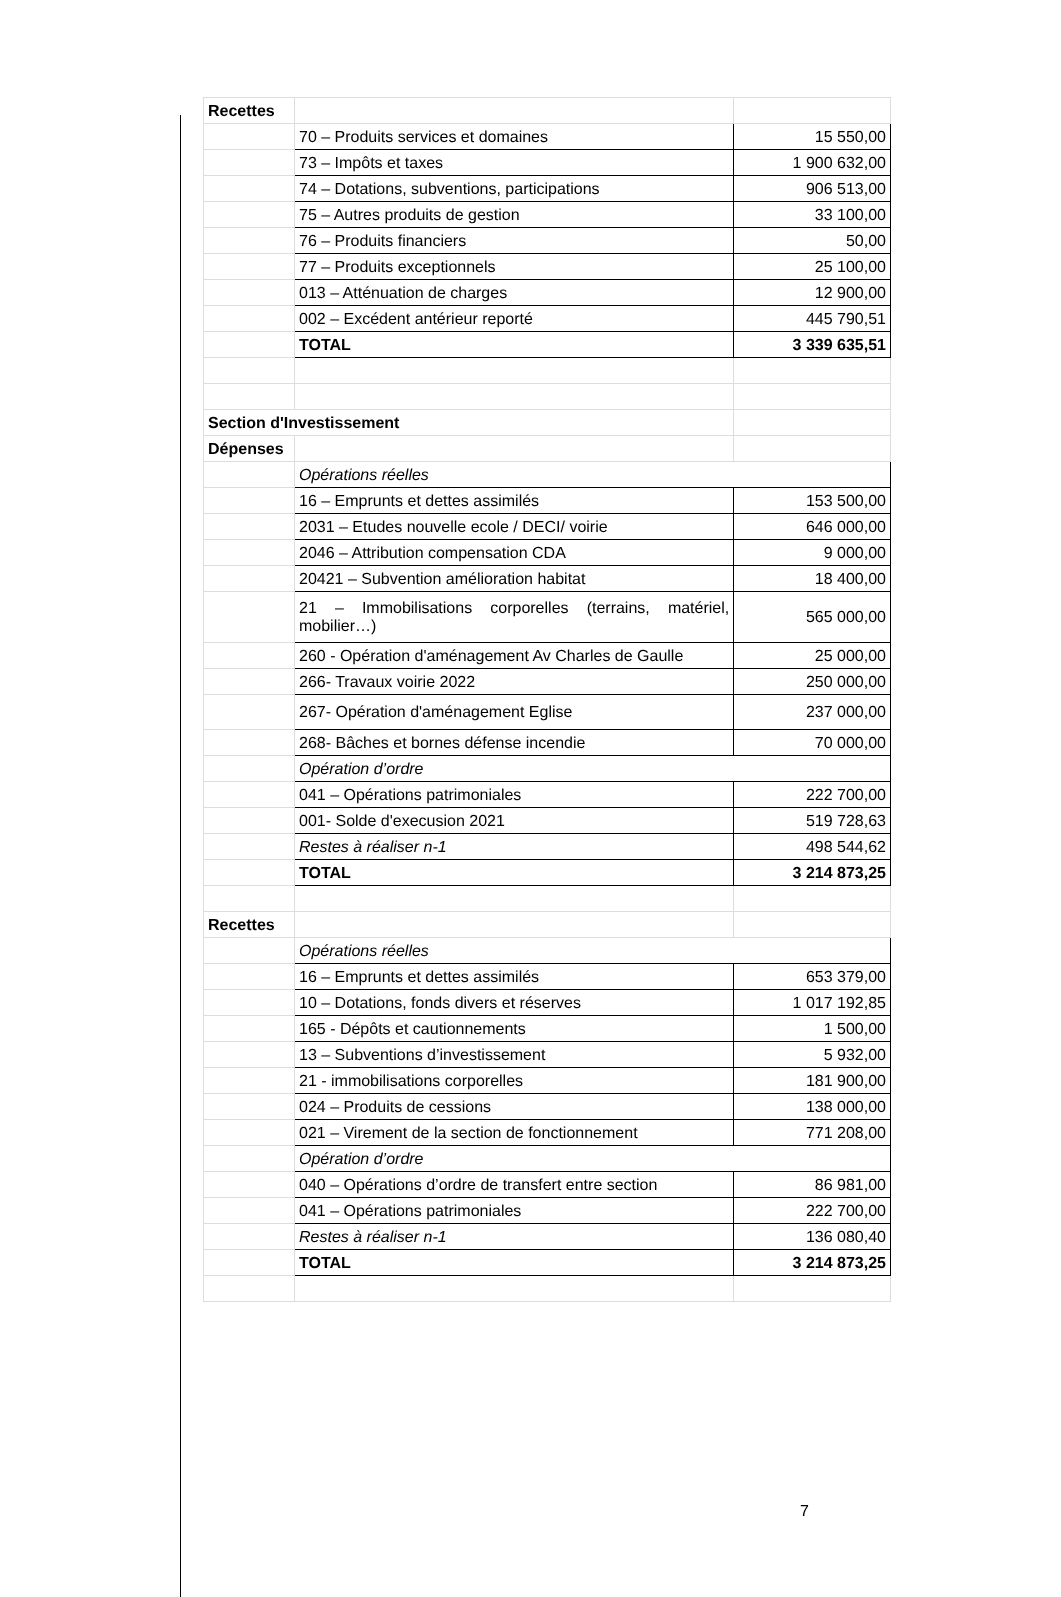| Recettes | | |
| | 70 – Produits services et domaines | 15 550,00 |
| | 73 – Impôts et taxes | 1 900 632,00 |
| | 74 – Dotations, subventions, participations | 906 513,00 |
| | 75 – Autres produits de gestion | 33 100,00 |
| | 76 – Produits financiers | 50,00 |
| | 77 – Produits exceptionnels | 25 100,00 |
| | 013 – Atténuation de charges | 12 900,00 |
| | 002 – Excédent antérieur reporté | 445 790,51 |
| | TOTAL | 3 339 635,51 |
| Section d'Investissement | | |
| Dépenses | | |
| | Opérations réelles | |
| | 16 – Emprunts et dettes assimilés | 153 500,00 |
| | 2031 – Etudes nouvelle ecole / DECI/ voirie | 646 000,00 |
| | 2046 – Attribution compensation CDA | 9 000,00 |
| | 20421 – Subvention amélioration habitat | 18 400,00 |
| | 21 – Immobilisations corporelles (terrains, matériel, mobilier…) | 565 000,00 |
| | 260 - Opération d'aménagement Av Charles de Gaulle | 25 000,00 |
| | 266- Travaux voirie 2022 | 250 000,00 |
| | 267- Opération d'aménagement Eglise | 237 000,00 |
| | 268- Bâches et bornes défense incendie | 70 000,00 |
| | Opération d’ordre | |
| | 041 – Opérations patrimoniales | 222 700,00 |
| | 001- Solde d'execusion 2021 | 519 728,63 |
| | Restes à réaliser n-1 | 498 544,62 |
| | TOTAL | 3 214 873,25 |
| Recettes | | |
| | Opérations réelles | |
| | 16 – Emprunts et dettes assimilés | 653 379,00 |
| | 10 – Dotations, fonds divers et réserves | 1 017 192,85 |
| | 165 - Dépôts et cautionnements | 1 500,00 |
| | 13 – Subventions d’investissement | 5 932,00 |
| | 21 - immobilisations corporelles | 181 900,00 |
| | 024 – Produits de cessions | 138 000,00 |
| | 021 – Virement de la section de fonctionnement | 771 208,00 |
| | Opération d’ordre | |
| | 040 – Opérations d’ordre de transfert entre section | 86 981,00 |
| | 041 – Opérations patrimoniales | 222 700,00 |
| | Restes à réaliser n-1 | 136 080,40 |
| | TOTAL | 3 214 873,25 |
7